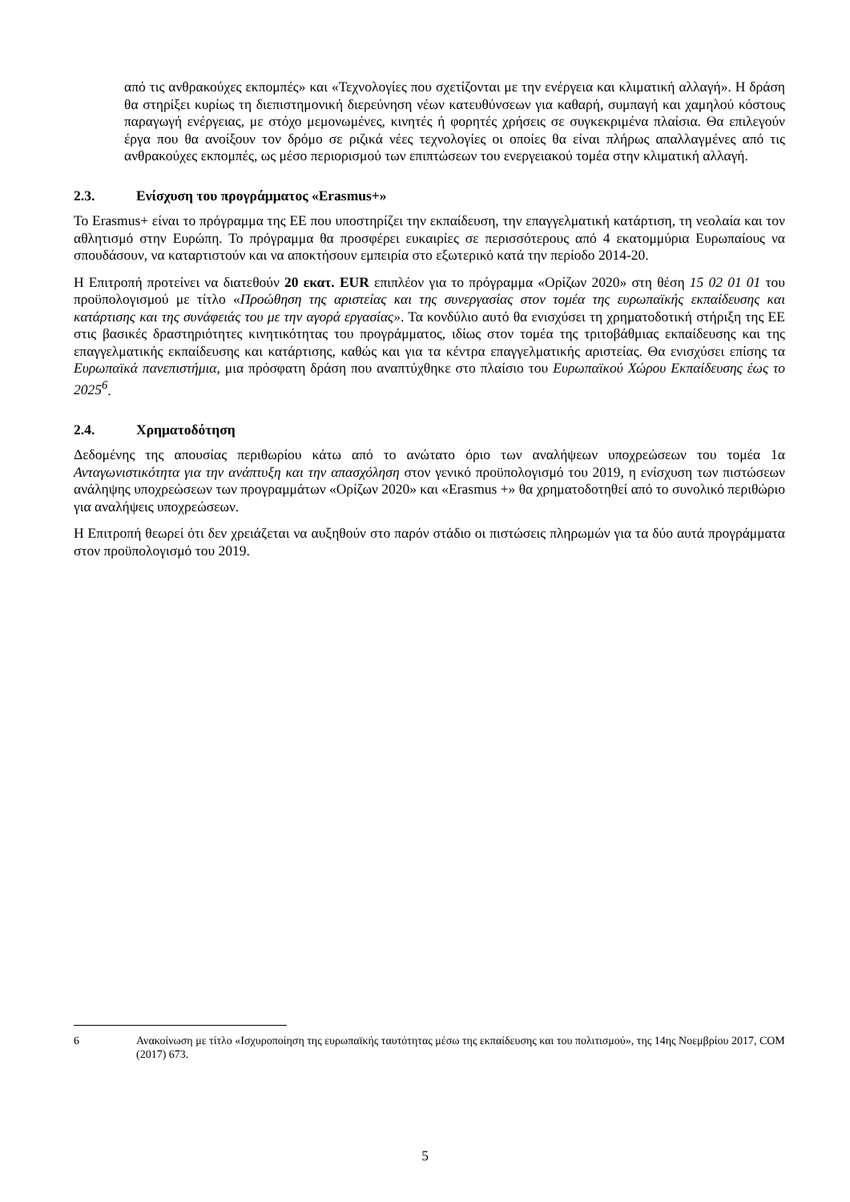από τις ανθρακούχες εκπομπές» και «Τεχνολογίες που σχετίζονται με την ενέργεια και κλιματική αλλαγή». Η δράση θα στηρίξει κυρίως τη διεπιστημονική διερεύνηση νέων κατευθύνσεων για καθαρή, συμπαγή και χαμηλού κόστους παραγωγή ενέργειας, με στόχο μεμονωμένες, κινητές ή φορητές χρήσεις σε συγκεκριμένα πλαίσια. Θα επιλεγούν έργα που θα ανοίξουν τον δρόμο σε ριζικά νέες τεχνολογίες οι οποίες θα είναι πλήρως απαλλαγμένες από τις ανθρακούχες εκπομπές, ως μέσο περιορισμού των επιπτώσεων του ενεργειακού τομέα στην κλιματική αλλαγή.
2.3. Ενίσχυση του προγράμματος «Erasmus+»
Το Erasmus+ είναι το πρόγραμμα της ΕΕ που υποστηρίζει την εκπαίδευση, την επαγγελματική κατάρτιση, τη νεολαία και τον αθλητισμό στην Ευρώπη. Το πρόγραμμα θα προσφέρει ευκαιρίες σε περισσότερους από 4 εκατομμύρια Ευρωπαίους να σπουδάσουν, να καταρτιστούν και να αποκτήσουν εμπειρία στο εξωτερικό κατά την περίοδο 2014-20.
Η Επιτροπή προτείνει να διατεθούν 20 εκατ. EUR επιπλέον για το πρόγραμμα «Ορίζων 2020» στη θέση 15 02 01 01 του προϋπολογισμού με τίτλο «Προώθηση της αριστείας και της συνεργασίας στον τομέα της ευρωπαϊκής εκπαίδευσης και κατάρτισης και της συνάφειάς του με την αγορά εργασίας». Τα κονδύλιο αυτό θα ενισχύσει τη χρηματοδοτική στήριξη της ΕΕ στις βασικές δραστηριότητες κινητικότητας του προγράμματος, ιδίως στον τομέα της τριτοβάθμιας εκπαίδευσης και της επαγγελματικής εκπαίδευσης και κατάρτισης, καθώς και για τα κέντρα επαγγελματικής αριστείας. Θα ενισχύσει επίσης τα Ευρωπαϊκά πανεπιστήμια, μια πρόσφατη δράση που αναπτύχθηκε στο πλαίσιο του Ευρωπαϊκού Χώρου Εκπαίδευσης έως το 2025<sup>6</sup>.
2.4. Χρηματοδότηση
Δεδομένης της απουσίας περιθωρίου κάτω από το ανώτατο όριο των αναλήψεων υποχρεώσεων του τομέα 1α Ανταγωνιστικότητα για την ανάπτυξη και την απασχόληση στον γενικό προϋπολογισμό του 2019, η ενίσχυση των πιστώσεων ανάληψης υποχρεώσεων των προγραμμάτων «Ορίζων 2020» και «Erasmus +» θα χρηματοδοτηθεί από το συνολικό περιθώριο για αναλήψεις υποχρεώσεων.
Η Επιτροπή θεωρεί ότι δεν χρειάζεται να αυξηθούν στο παρόν στάδιο οι πιστώσεις πληρωμών για τα δύο αυτά προγράμματα στον προϋπολογισμό του 2019.
6 Ανακοίνωση με τίτλο «Ισχυροποίηση της ευρωπαϊκής ταυτότητας μέσω της εκπαίδευσης και του πολιτισμού», της 14ης Νοεμβρίου 2017, COM (2017) 673.
5